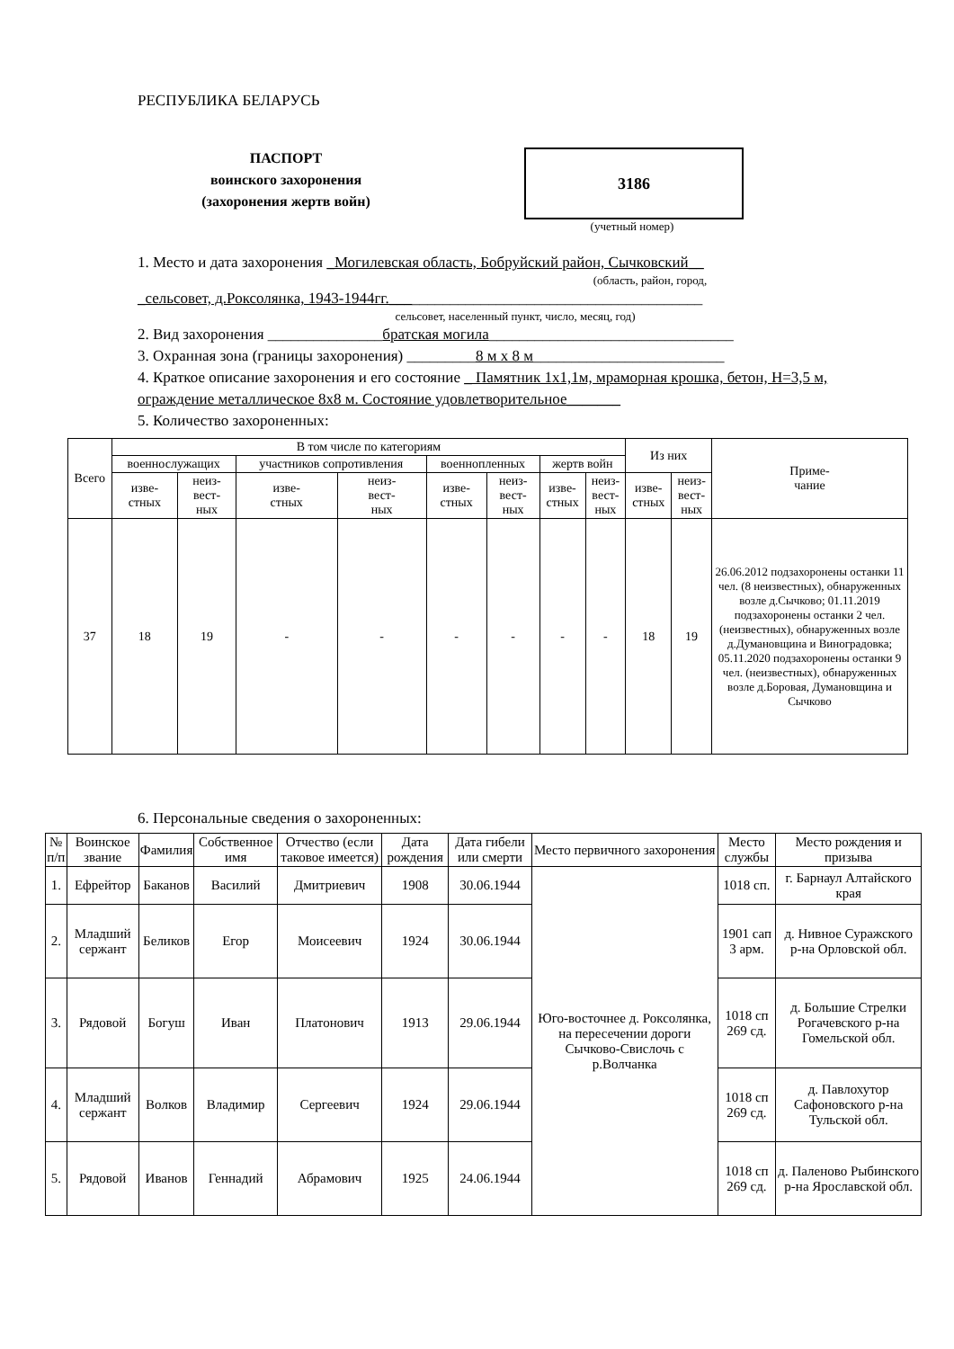РЕСПУБЛИКА БЕЛАРУСЬ
ПАСПОРТ
воинского захоронения
(захоронения жертв войн)
3186
(учетный номер)
1. Место и дата захоронения _Могилевская область, Бобруйский район, Сычковский__
(область, район, город,
_сельсовет, д.Роксолянка, 1943-1944гг._________________________________________
сельсовет, населенный пункт, число, месяц, год)
2. Вид захоронения _______________братская могила________________________________
3. Охранная зона (границы захоронения) _________8 м х 8 м_________________________
4. Краткое описание захоронения и его состояние _ Памятник 1х1,1м, мраморная крошка, бетон, Н=3,5 м, ограждение металлическое 8х8 м. Состояние удовлетворительное_______
5. Количество захороненных:
| Всего | В том числе по категориям | | | | | | | | Из них | | Приме- чание |
| --- | --- | --- | --- | --- | --- | --- | --- | --- | --- | --- | --- |
| | военнослужащих | | участников сопротивления | | военнопленных | | жертв войн | | | | |
| | изве- стных | неиз- вест- ных | изве- стных | неиз- вест- ных | изве- стных | неиз- вест- ных | изве- стных | неиз- вест- ных | изве- стных | неиз- вест- ных | |
| 37 | 18 | 19 | - | - | - | - | - | - | 18 | 19 | 26.06.2012 подзахоронены останки 11 чел. (8 неизвестных), обнаруженных возле д.Сычково; 01.11.2019 подзахоронены останки 2 чел. (неизвестных), обнаруженных возле д.Думановщина и Виноградовка; 05.11.2020 подзахоронены останки 9 чел. (неизвестных), обнаруженных возле д.Боровая, Думановщина и Сычково |
6. Персональные сведения о захороненных:
| № п/п | Воинское звание | Фамилия | Собственное имя | Отчество (если таковое имеется) | Дата рождения | Дата гибели или смерти | Место первичного захоронения | Место службы | Место рождения и призыва |
| --- | --- | --- | --- | --- | --- | --- | --- | --- | --- |
| 1. | Ефрейтор | Баканов | Василий | Дмитриевич | 1908 | 30.06.1944 | Юго-восточнее д. Роксолянка, на пересечении дороги Сычково-Свислочь с р.Волчанка | 1018 сп. | г. Барнаул Алтайского края |
| 2. | Младший сержант | Беликов | Егор | Моисеевич | 1924 | 30.06.1944 | | 1901 сап 3 арм. | д. Нивное Суражского р-на Орловской обл. |
| 3. | Рядовой | Богуш | Иван | Платонович | 1913 | 29.06.1944 | | 1018 сп 269 сд. | д. Большие Стрелки Рогачевского р-на Гомельской обл. |
| 4. | Младший сержант | Волков | Владимир | Сергеевич | 1924 | 29.06.1944 | | 1018 сп 269 сд. | д. Павлохутор Сафоновского р-на Тульской обл. |
| 5. | Рядовой | Иванов | Геннадий | Абрамович | 1925 | 24.06.1944 | | 1018 сп 269 сд. | д. Паленово Рыбинского р-на Ярославской обл. |